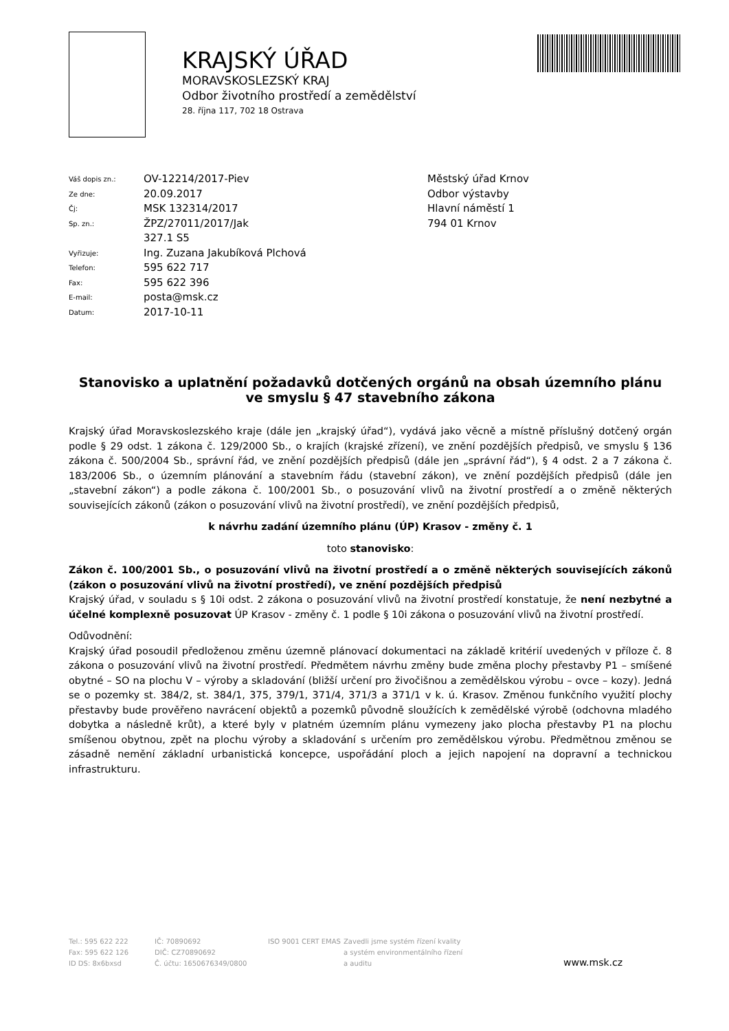KRAJSKÝ ÚŘAD
MORAVSKOSLEZSKÝ KRAJ
Odbor životního prostředí a zemědělství
28. října 117, 702 18 Ostrava
| Váš dopis zn.: | OV-12214/2017-Piev |
| Ze dne: | 20.09.2017 |
| Čj: | MSK 132314/2017 |
| Sp. zn.: | ŽPZ/27011/2017/Jak 327.1 S5 |
| Vyřizuje: | Ing. Zuzana Jakubíková Plchová |
| Telefon: | 595 622 717 |
| Fax: | 595 622 396 |
| E-mail: | posta@msk.cz |
| Datum: | 2017-10-11 |
Městský úřad Krnov
Odbor výstavby
Hlavní náměstí 1
794 01 Krnov
Stanovisko a uplatnění požadavků dotčených orgánů na obsah územního plánu ve smyslu § 47 stavebního zákona
Krajský úřad Moravskoslezského kraje (dále jen „krajský úřad“), vydává jako věcně a místně příslušný dotčený orgán podle § 29 odst. 1 zákona č. 129/2000 Sb., o krajích (krajské zřízení), ve znění pozdějších předpisů, ve smyslu § 136 zákona č. 500/2004 Sb., správní řád, ve znění pozdějších předpisů (dále jen „správní řád“), § 4 odst. 2 a 7 zákona č. 183/2006 Sb., o územním plánování a stavebním řádu (stavební zákon), ve znění pozdějších předpisů (dále jen „stavební zákon“) a podle zákona č. 100/2001 Sb., o posuzování vlivů na životní prostředí a o změně některých souvisejících zákonů (zákon o posuzování vlivů na životní prostředí), ve znění pozdějších předpisů,
k návrhu zadání územního plánu (ÚP) Krasov - změny č. 1
toto stanovisko:
Zákon č. 100/2001 Sb., o posuzování vlivů na životní prostředí a o změně některých souvisejících zákonů (zákon o posuzování vlivů na životní prostředí), ve znění pozdějších předpisů
Krajský úřad, v souladu s § 10i odst. 2 zákona o posuzování vlivů na životní prostředí konstatuje, že není nezbytné a účelné komplexně posuzovat ÚP Krasov - změny č. 1 podle § 10i zákona o posuzování vlivů na životní prostředí.
Odůvodnění:
Krajský úřad posoudil předloženou změnu územně plánovací dokumentaci na základě kritérií uvedených v příloze č. 8 zákona o posuzování vlivů na životní prostředí. Předmětem návrhu změny bude změna plochy přestavby P1 – smíšené obytné – SO na plochu V – výroby a skladování (bližší určení pro živočišnou a zemědělskou výrobu – ovce – kozy). Jedná se o pozemky st. 384/2, st. 384/1, 375, 379/1, 371/4, 371/3 a 371/1 v k. ú. Krasov. Změnou funkčního využití plochy přestavby bude prověřeno navrácení objektů a pozemků původně sloužících k zemědělské výrobě (odchovna mladého dobytka a následně krůt), a které byly v platném územním plánu vymezeny jako plocha přestavby P1 na plochu smíšenou obytnou, zpět na plochu výroby a skladování s určením pro zemědělskou výrobu. Předmětnou změnou se zásadně nemění základní urbanistická koncepce, uspořádání ploch a jejich napojení na dopravní a technickou infrastrukturu.
Tel.: 595 622 222
Fax: 595 622 126
ID DS: 8x6bxsd
IČ: 70890692
DIČ: CZ70890692
Č. účtu: 1650676349/0800
ISO 9001 CERT EMAS Zavedli jsme systém řízení kvality
a systém environmentálního řízení
a auditu
www.msk.cz